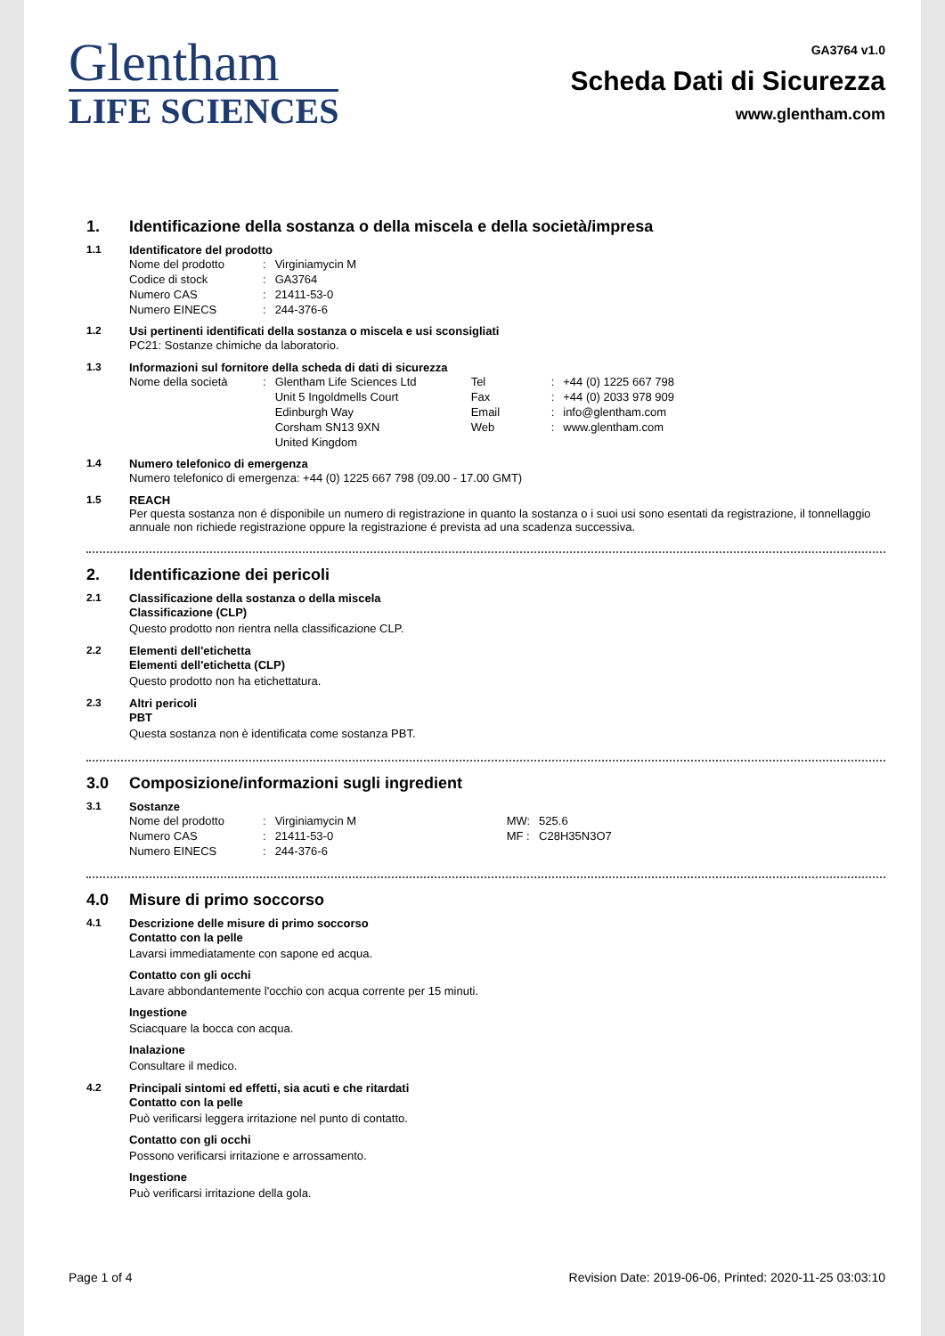Glentham
LIFE SCIENCES
GA3764 v1.0
Scheda Dati di Sicurezza
www.glentham.com
1. Identificazione della sostanza o della miscela e della società/impresa
1.1 Identificatore del prodotto
| Nome del prodotto | : | Virginiamycin M |
| Codice di stock | : | GA3764 |
| Numero CAS | : | 21411-53-0 |
| Numero EINECS | : | 244-376-6 |
1.2 Usi pertinenti identificati della sostanza o miscela e usi sconsigliati
PC21: Sostanze chimiche da laboratorio.
1.3 Informazioni sul fornitore della scheda di dati di sicurezza
| Nome della società | : | Glentham Life Sciences Ltd | Tel | : | +44 (0) 1225 667 798 |
| | | Unit 5 Ingoldmells Court | Fax | : | +44 (0) 2033 978 909 |
| | | Edinburgh Way | Email | : | info@glentham.com |
| | | Corsham SN13 9XN | Web | : | www.glentham.com |
| | | United Kingdom | | | |
1.4 Numero telefonico di emergenza
Numero telefonico di emergenza: +44 (0) 1225 667 798 (09.00 - 17.00 GMT)
1.5 REACH
Per questa sostanza non é disponibile un numero di registrazione in quanto la sostanza o i suoi usi sono esentati da registrazione, il tonnellaggio annuale non richiede registrazione oppure la registrazione é prevista ad una scadenza successiva.
2. Identificazione dei pericoli
2.1 Classificazione della sostanza o della miscela
Classificazione (CLP)
Questo prodotto non rientra nella classificazione CLP.
2.2 Elementi dell'etichetta
Elementi dell'etichetta (CLP)
Questo prodotto non ha etichettatura.
2.3 Altri pericoli
PBT
Questa sostanza non è identificata come sostanza PBT.
3.0 Composizione/informazioni sugli ingredient
3.1 Sostanze
| Nome del prodotto | : | Virginiamycin M | MW: | 525.6 |
| Numero CAS | : | 21411-53-0 | MF : | C28H35N3O7 |
| Numero EINECS | : | 244-376-6 | | |
4.0 Misure di primo soccorso
4.1 Descrizione delle misure di primo soccorso
Contatto con la pelle
Lavarsi immediatamente con sapone ed acqua.
Contatto con gli occhi
Lavare abbondantemente l'occhio con acqua corrente per 15 minuti.
Ingestione
Sciacquare la bocca con acqua.
Inalazione
Consultare il medico.
4.2 Principali sintomi ed effetti, sia acuti e che ritardati
Contatto con la pelle
Può verificarsi leggera irritazione nel punto di contatto.
Contatto con gli occhi
Possono verificarsi irritazione e arrossamento.
Ingestione
Può verificarsi irritazione della gola.
Page 1 of 4 Revision Date: 2019-06-06, Printed: 2020-11-25 03:03:10